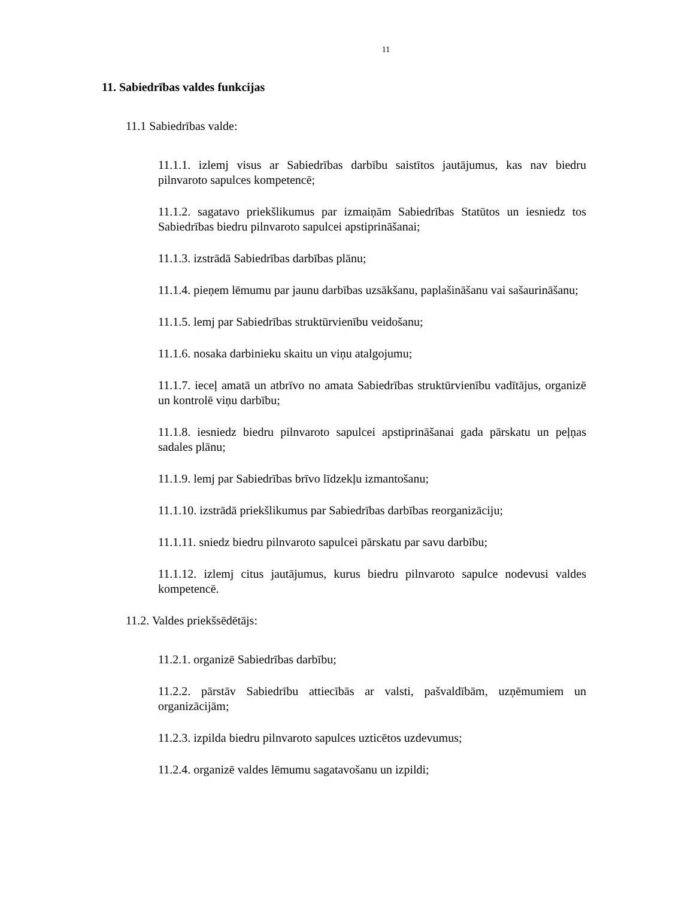11
11. Sabiedrības valdes funkcijas
11.1 Sabiedrības valde:
11.1.1. izlemj visus ar Sabiedrības darbību saistītos jautājumus, kas nav biedru pilnvaroto sapulces kompetencē;
11.1.2. sagatavo priekšlikumus par izmaiņām Sabiedrības Statūtos un iesniedz tos Sabiedrības biedru pilnvaroto sapulcei apstiprināšanai;
11.1.3. izstrādā Sabiedrības darbības plānu;
11.1.4. pieņem lēmumu par jaunu darbības uzsākšanu, paplašināšanu vai sašaurināšanu;
11.1.5. lemj par Sabiedrības struktūrvienību veidošanu;
11.1.6. nosaka darbinieku skaitu un viņu atalgojumu;
11.1.7. ieceļ amatā un atbrīvo no amata Sabiedrības struktūrvienību vadītājus, organizē un kontrolē viņu darbību;
11.1.8. iesniedz biedru pilnvaroto sapulcei apstiprināšanai gada pārskatu un peļņas sadales plānu;
11.1.9. lemj par Sabiedrības brīvo līdzekļu izmantošanu;
11.1.10. izstrādā priekšlikumus par Sabiedrības darbības reorganizāciju;
11.1.11. sniedz biedru pilnvaroto sapulcei pārskatu par savu darbību;
11.1.12. izlemj citus jautājumus, kurus biedru pilnvaroto sapulce nodevusi valdes kompetencē.
11.2. Valdes priekšsēdētājs:
11.2.1. organizē Sabiedrības darbību;
11.2.2. pārstāv Sabiedrību attiecībās ar valsti, pašvaldībām, uzņēmumiem un organizācijām;
11.2.3. izpilda biedru pilnvaroto sapulces uzticētos uzdevumus;
11.2.4. organizē valdes lēmumu sagatavošanu un izpildi;